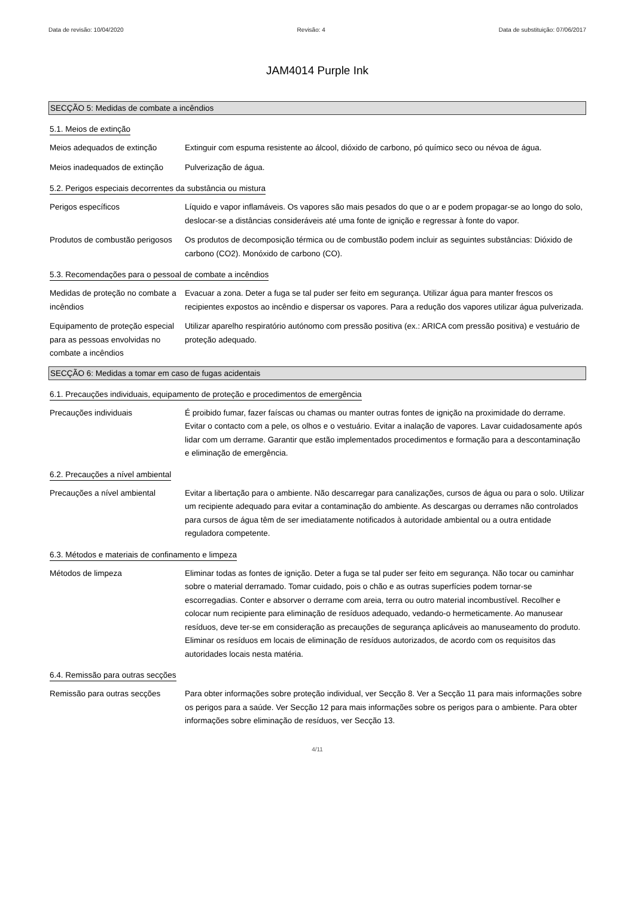Data de revisão: 10/04/2020 Revisão: 4 Data de substituição: 07/06/2017
JAM4014 Purple Ink
SECÇÃO 5: Medidas de combate a incêndios
5.1. Meios de extinção
Meios adequados de extinção Extinguir com espuma resistente ao álcool, dióxido de carbono, pó químico seco ou névoa de água.
Meios inadequados de extinção
Pulverização de água.
5.2. Perigos especiais decorrentes da substância ou mistura
Perigos específicos Líquido e vapor inflamáveis. Os vapores são mais pesados do que o ar e podem propagar-se ao longo do solo, deslocar-se a distâncias consideráveis até uma fonte de ignição e regressar à fonte do vapor.
Produtos de combustão perigosos
Os produtos de decomposição térmica ou de combustão podem incluir as seguintes substâncias: Dióxido de carbono (CO2). Monóxido de carbono (CO).
5.3. Recomendações para o pessoal de combate a incêndios
Medidas de proteção no combate a incêndios
Evacuar a zona. Deter a fuga se tal puder ser feito em segurança. Utilizar água para manter frescos os recipientes expostos ao incêndio e dispersar os vapores. Para a redução dos vapores utilizar água pulverizada.
Equipamento de proteção especial para as pessoas envolvidas no combate a incêndios
Utilizar aparelho respiratório autónomo com pressão positiva (ex.: ARICA com pressão positiva) e vestuário de proteção adequado.
SECÇÃO 6: Medidas a tomar em caso de fugas acidentais
6.1. Precauções individuais, equipamento de proteção e procedimentos de emergência
Precauções individuais É proibido fumar, fazer faíscas ou chamas ou manter outras fontes de ignição na proximidade do derrame. Evitar o contacto com a pele, os olhos e o vestuário. Evitar a inalação de vapores. Lavar cuidadosamente após lidar com um derrame. Garantir que estão implementados procedimentos e formação para a descontaminação e eliminação de emergência.
6.2. Precauções a nível ambiental
Precauções a nível ambiental
Evitar a libertação para o ambiente. Não descarregar para canalizações, cursos de água ou para o solo. Utilizar um recipiente adequado para evitar a contaminação do ambiente. As descargas ou derrames não controlados para cursos de água têm de ser imediatamente notificados à autoridade ambiental ou a outra entidade reguladora competente.
6.3. Métodos e materiais de confinamento e limpeza
Métodos de limpeza Eliminar todas as fontes de ignição. Deter a fuga se tal puder ser feito em segurança. Não tocar ou caminhar sobre o material derramado. Tomar cuidado, pois o chão e as outras superfícies podem tornar-se escorregadias. Conter e absorver o derrame com areia, terra ou outro material incombustível. Recolher e colocar num recipiente para eliminação de resíduos adequado, vedando-o hermeticamente. Ao manusear resíduos, deve ter-se em consideração as precauções de segurança aplicáveis ao manuseamento do produto. Eliminar os resíduos em locais de eliminação de resíduos autorizados, de acordo com os requisitos das autoridades locais nesta matéria.
6.4. Remissão para outras secções
Remissão para outras secções
Para obter informações sobre proteção individual, ver Secção 8. Ver a Secção 11 para mais informações sobre os perigos para a saúde. Ver Secção 12 para mais informações sobre os perigos para o ambiente. Para obter informações sobre eliminação de resíduos, ver Secção 13.
4/11